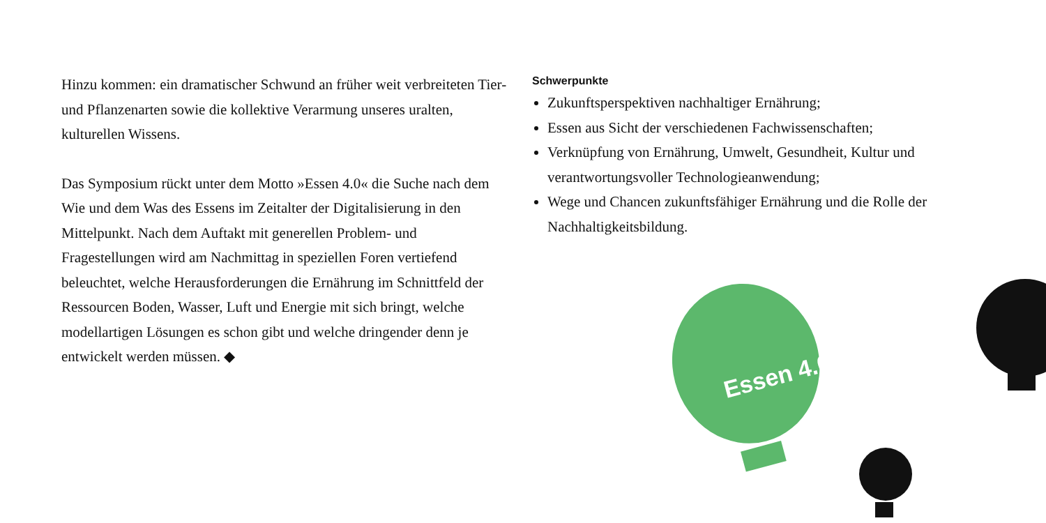Hinzu kommen: ein dramatischer Schwund an früher weit verbreiteten Tier- und Pflanzenarten sowie die kollektive Verarmung unseres uralten, kulturellen Wissens.
Das Symposium rückt unter dem Motto »Essen 4.0« die Suche nach dem Wie und dem Was des Essens im Zeitalter der Digitalisierung in den Mittelpunkt. Nach dem Auftakt mit generellen Problem- und Fragestellungen wird am Nachmittag in speziellen Foren vertiefend beleuchtet, welche Herausforderungen die Ernährung im Schnittfeld der Ressourcen Boden, Wasser, Luft und Energie mit sich bringt, welche modellartigen Lösungen es schon gibt und welche dringender denn je entwickelt werden müssen. ◆
Schwerpunkte
Zukunftsperspektiven nachhaltiger Ernährung;
Essen aus Sicht der verschiedenen Fachwissenschaften;
Verknüpfung von Ernährung, Umwelt, Gesundheit, Kultur und verantwortungsvoller Technologieanwendung;
Wege und Chancen zukunftsfähiger Ernährung und die Rolle der Nachhaltigkeitsbildung.
Essen 4.0